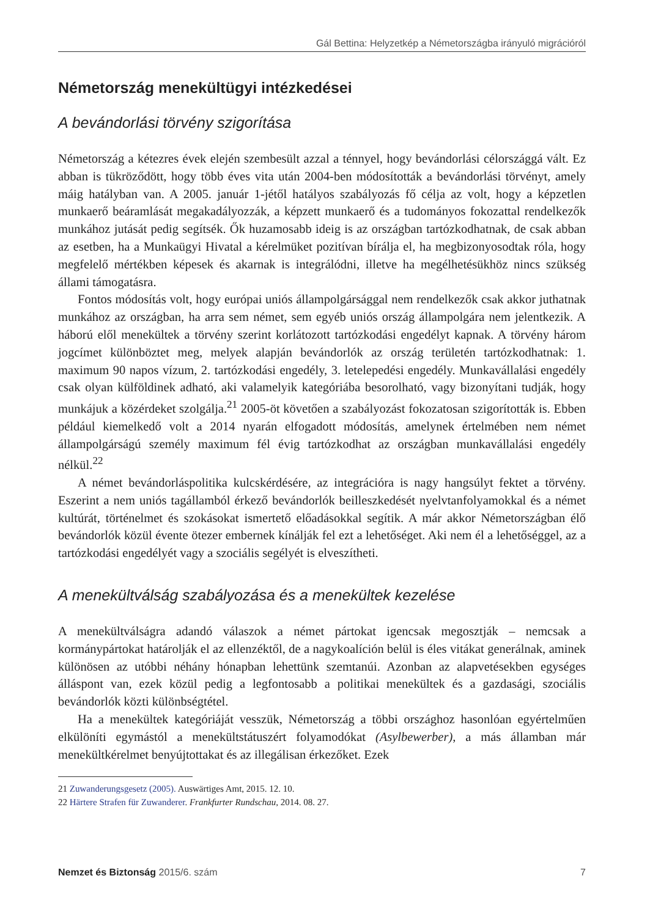Gál Bettina: Helyzetkép a Németországba irányuló migrációról
Németország menekültügyi intézkedései
A bevándorlási törvény szigorítása
Németország a kétezres évek elején szembesült azzal a ténnyel, hogy bevándorlási célországgá vált. Ez abban is tükröződött, hogy több éves vita után 2004-ben módosították a bevándorlási törvényt, amely máig hatályban van. A 2005. január 1-jétől hatályos szabályozás fő célja az volt, hogy a képzetlen munkaerő beáramlását megakadályozzák, a képzett munkaerő és a tudományos fokozattal rendelkezők munkához jutását pedig segítsék. Ők huzamosabb ideig is az országban tartózkodhatnak, de csak abban az esetben, ha a Munkaügyi Hivatal a kérelmüket pozitívan bírálja el, ha megbizonyosodtak róla, hogy megfelelő mértékben képesek és akarnak is integrálódni, illetve ha megélhetésükhöz nincs szükség állami támogatásra.
Fontos módosítás volt, hogy európai uniós állampolgársággal nem rendelkezők csak akkor juthatnak munkához az országban, ha arra sem német, sem egyéb uniós ország állampolgára nem jelentkezik. A háború elől menekültek a törvény szerint korlátozott tartózkodási engedélyt kapnak. A törvény három jogcímet különböztet meg, melyek alapján bevándorlók az ország területén tartózkodhatnak: 1. maximum 90 napos vízum, 2. tartózkodási engedély, 3. letelepedési engedély. Munkavállalási engedély csak olyan külföldinek adható, aki valamelyik kategóriába besorolható, vagy bizonyítani tudják, hogy munkájuk a közérdeket szolgálja.<sup>21</sup> 2005-öt követően a szabályozást fokozatosan szigorították is. Ebben például kiemelkedő volt a 2014 nyarán elfogadott módosítás, amelynek értelmében nem német állampolgárságú személy maximum fél évig tartózkodhat az országban munkavállalási engedély nélkül.<sup>22</sup>
A német bevándorláspolitika kulcskérdésére, az integrációra is nagy hangsúlyt fektet a törvény. Eszerint a nem uniós tagállamból érkező bevándorlók beilleszkedését nyelvtanfolyamokkal és a német kultúrát, történelmet és szokásokat ismertető előadásokkal segítik. A már akkor Németországban élő bevándorlók közül évente ötezer embernek kínálják fel ezt a lehetőséget. Aki nem él a lehetőséggel, az a tartózkodási engedélyét vagy a szociális segélyét is elveszítheti.
A menekültválság szabályozása és a menekültek kezelése
A menekültválságra adandó válaszok a német pártokat igencsak megosztják – nemcsak a kormánypártokat határolják el az ellenzéktől, de a nagykoalíción belül is éles vitákat generálnak, aminek különösen az utóbbi néhány hónapban lehettünk szemtanúi. Azonban az alapvetésekben egységes álláspont van, ezek közül pedig a legfontosabb a politikai menekültek és a gazdasági, szociális bevándorlók közti különbségtétel.
Ha a menekültek kategóriáját vesszük, Németország a többi országhoz hasonlóan egyértelműen elkülöníti egymástól a menekültstátuszért folyamodókat (Asylbewerber), a más államban már menekültkérelmet benyújtottakat és az illegálisan érkezőket. Ezek
21 Zuwanderungsgesetz (2005). Auswärtiges Amt, 2015. 12. 10.
22 Härtere Strafen für Zuwanderer. Frankfurter Rundschau, 2014. 08. 27.
Nemzet és Biztonság 2015/6. szám 7